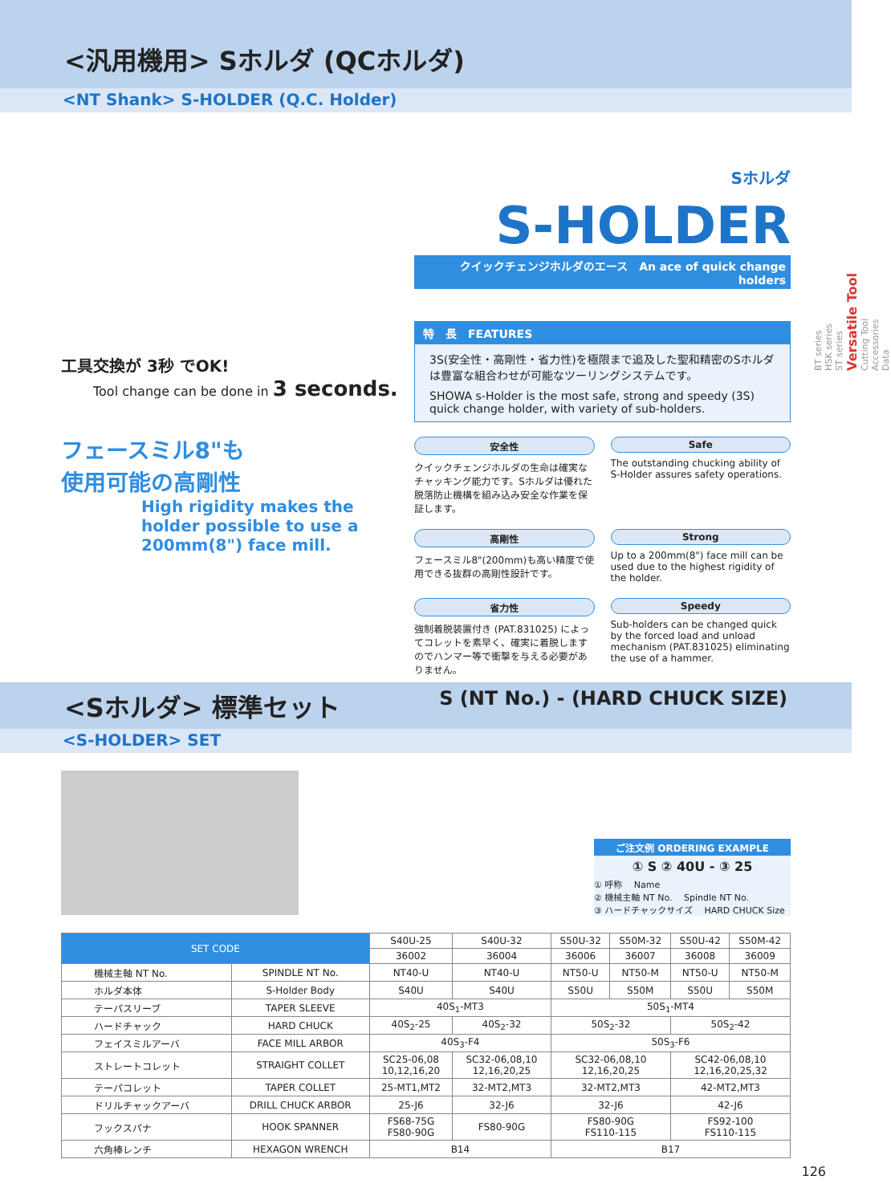<汎用機用> Sホルダ (QCホルダ)
<NT Shank> S-HOLDER (Q.C. Holder)
BT series
HSK series
ST series
Versatile Tool
Cutting Tool
Accessories
Data
工具交換が 3秒 でOK!
Tool change can be done in 3 seconds.
フェースミル8"も
使用可能の高剛性
High rigidity makes the holder possible to use a 200mm(8") face mill.
Sホルダ
S-HOLDER
クイックチェンジホルダのエース　An ace of quick change holders
特　長　FEATURES
3S(安全性・高剛性・省力性)を極限まで追及した聖和精密のSホルダは豊富な組合わせが可能なツーリングシステムです。
SHOWA s-Holder is the most safe, strong and speedy (3S) quick change holder, with variety of sub-holders.
安全性
クイックチェンジホルダの生命は確実なチャッキング能力です。Sホルダは優れた脱落防止機構を組み込み安全な作業を保証します。
Safe
The outstanding chucking ability of S-Holder assures safety operations.
高剛性
フェースミル8"(200mm)も高い精度で使用できる抜群の高剛性設計です。
Strong
Up to a 200mm(8") face mill can be used due to the highest rigidity of the holder.
省力性
強制着脱装置付き (PAT.831025) によってコレットを素早く、確実に着脱しますのでハンマー等で衝撃を与える必要がありません。
Speedy
Sub-holders can be changed quick by the forced load and unload mechanism (PAT.831025) eliminating the use of a hammer.
<Sホルダ> 標準セット S (NT No.) - (HARD CHUCK SIZE)
<S-HOLDER> SET
ご注文例 ORDERING EXAMPLE
① S ② 40U - ③ 25
① 呼称 　Name
② 機械主軸 NT No. 　Spindle NT No.
③ ハードチャックサイズ 　HARD CHUCK Size
| SET CODE | | S40U-25 | S40U-32 | S50U-32 | S50M-32 | S50U-42 | S50M-42 |
| | | 36002 | 36004 | 36006 | 36007 | 36008 | 36009 |
| 機械主軸 NT No. | SPINDLE NT No. | NT40-U | NT40-U | NT50-U | NT50-M | NT50-U | NT50-M |
| ホルダ本体 | S-Holder Body | S40U | S40U | S50U | S50M | S50U | S50M |
| テーパスリーブ | TAPER SLEEVE | 40S<sub>1</sub>-MT3 | | 50S<sub>1</sub>-MT4 | | | |
| ハードチャック | HARD CHUCK | 40S<sub>2</sub>-25 | 40S<sub>2</sub>-32 | 50S<sub>2</sub>-32 | | 50S<sub>2</sub>-42 | |
| フェイスミルアーバ | FACE MILL ARBOR | 40S<sub>3</sub>-F4 | | 50S<sub>3</sub>-F6 | | | |
| ストレートコレット | STRAIGHT COLLET | SC25-06,08 10,12,16,20 | SC32-06,08,10 12,16,20,25 | SC32-06,08,10 12,16,20,25 | | SC42-06,08,10 12,16,20,25,32 | |
| テーパコレット | TAPER COLLET | 25-MT1,MT2 | 32-MT2,MT3 | 32-MT2,MT3 | | 42-MT2,MT3 | |
| ドリルチャックアーバ | DRILL CHUCK ARBOR | 25-J6 | 32-J6 | 32-J6 | | 42-J6 | |
| フックスパナ | HOOK SPANNER | FS68-75G FS80-90G | FS80-90G | FS80-90G FS110-115 | | FS92-100 FS110-115 | |
| 六角棒レンチ | HEXAGON WRENCH | B14 | | B17 | | | |
126